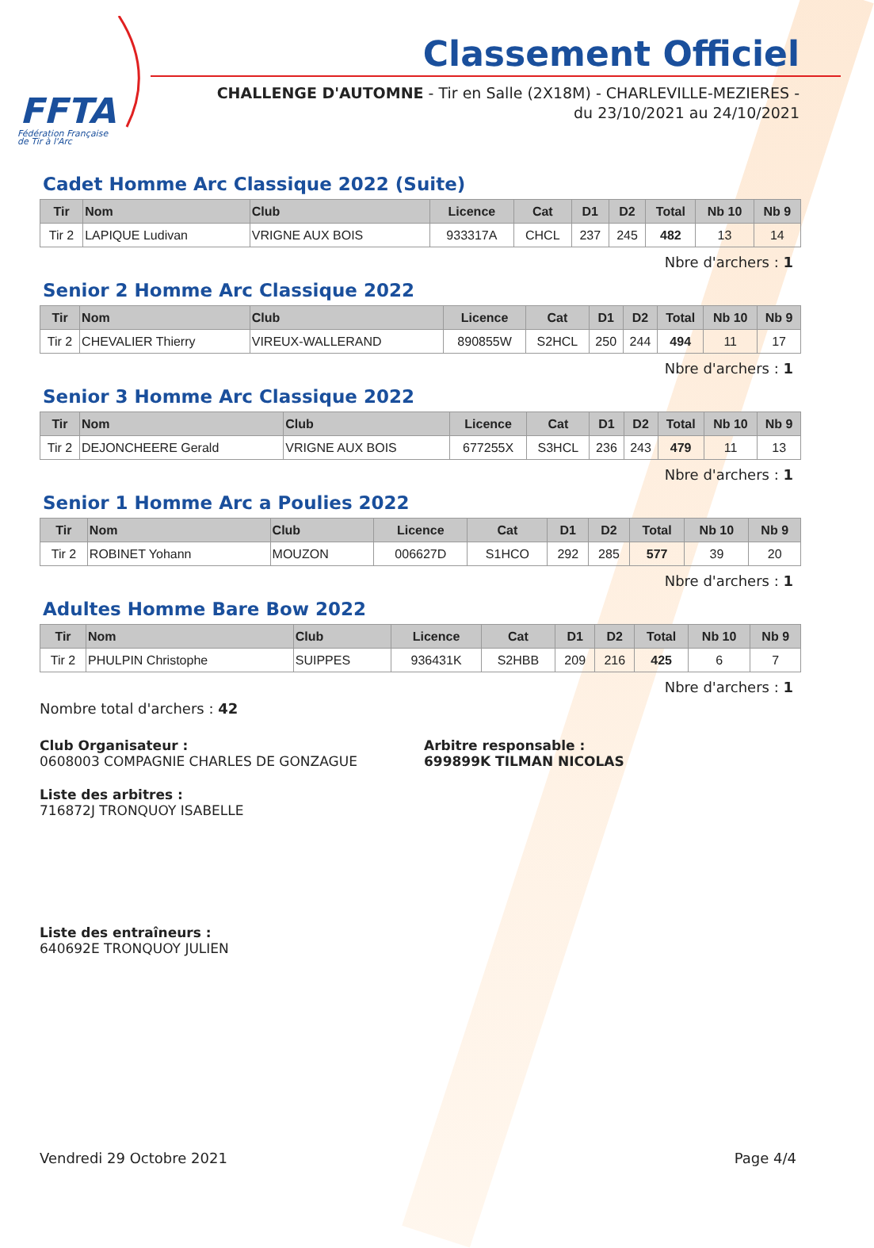FFTA
Fédération Française
de Tir à l'Arc
Classement Officiel
CHALLENGE D'AUTOMNE - Tir en Salle (2X18M) - CHARLEVILLE-MEZIERES - du 23/10/2021 au 24/10/2021
Cadet Homme Arc Classique 2022 (Suite)
| Tir | Nom | Club | Licence | Cat | D1 | D2 | Total | Nb 10 | Nb 9 |
| --- | --- | --- | --- | --- | --- | --- | --- | --- | --- |
| Tir 2 | LAPIQUE Ludivan | VRIGNE AUX BOIS | 933317A | CHCL | 237 | 245 | 482 | 13 | 14 |
Nbre d'archers : 1
Senior 2 Homme Arc Classique 2022
| Tir | Nom | Club | Licence | Cat | D1 | D2 | Total | Nb 10 | Nb 9 |
| --- | --- | --- | --- | --- | --- | --- | --- | --- | --- |
| Tir 2 | CHEVALIER Thierry | VIREUX-WALLERAND | 890855W | S2HCL | 250 | 244 | 494 | 11 | 17 |
Nbre d'archers : 1
Senior 3 Homme Arc Classique 2022
| Tir | Nom | Club | Licence | Cat | D1 | D2 | Total | Nb 10 | Nb 9 |
| --- | --- | --- | --- | --- | --- | --- | --- | --- | --- |
| Tir 2 | DEJONCHEERE Gerald | VRIGNE AUX BOIS | 677255X | S3HCL | 236 | 243 | 479 | 11 | 13 |
Nbre d'archers : 1
Senior 1 Homme Arc a Poulies 2022
| Tir | Nom | Club | Licence | Cat | D1 | D2 | Total | Nb 10 | Nb 9 |
| --- | --- | --- | --- | --- | --- | --- | --- | --- | --- |
| Tir 2 | ROBINET Yohann | MOUZON | 006627D | S1HCO | 292 | 285 | 577 | 39 | 20 |
Nbre d'archers : 1
Adultes Homme Bare Bow 2022
| Tir | Nom | Club | Licence | Cat | D1 | D2 | Total | Nb 10 | Nb 9 |
| --- | --- | --- | --- | --- | --- | --- | --- | --- | --- |
| Tir 2 | PHULPIN Christophe | SUIPPES | 936431K | S2HBB | 209 | 216 | 425 | 6 | 7 |
Nbre d'archers : 1
Nombre total d'archers : 42
Club Organisateur :
0608003 COMPAGNIE CHARLES DE GONZAGUE
Arbitre responsable :
699899K TILMAN NICOLAS
Liste des arbitres :
716872J TRONQUOY ISABELLE
Liste des entraîneurs :
640692E TRONQUOY JULIEN
Vendredi 29 Octobre 2021 Page 4/4